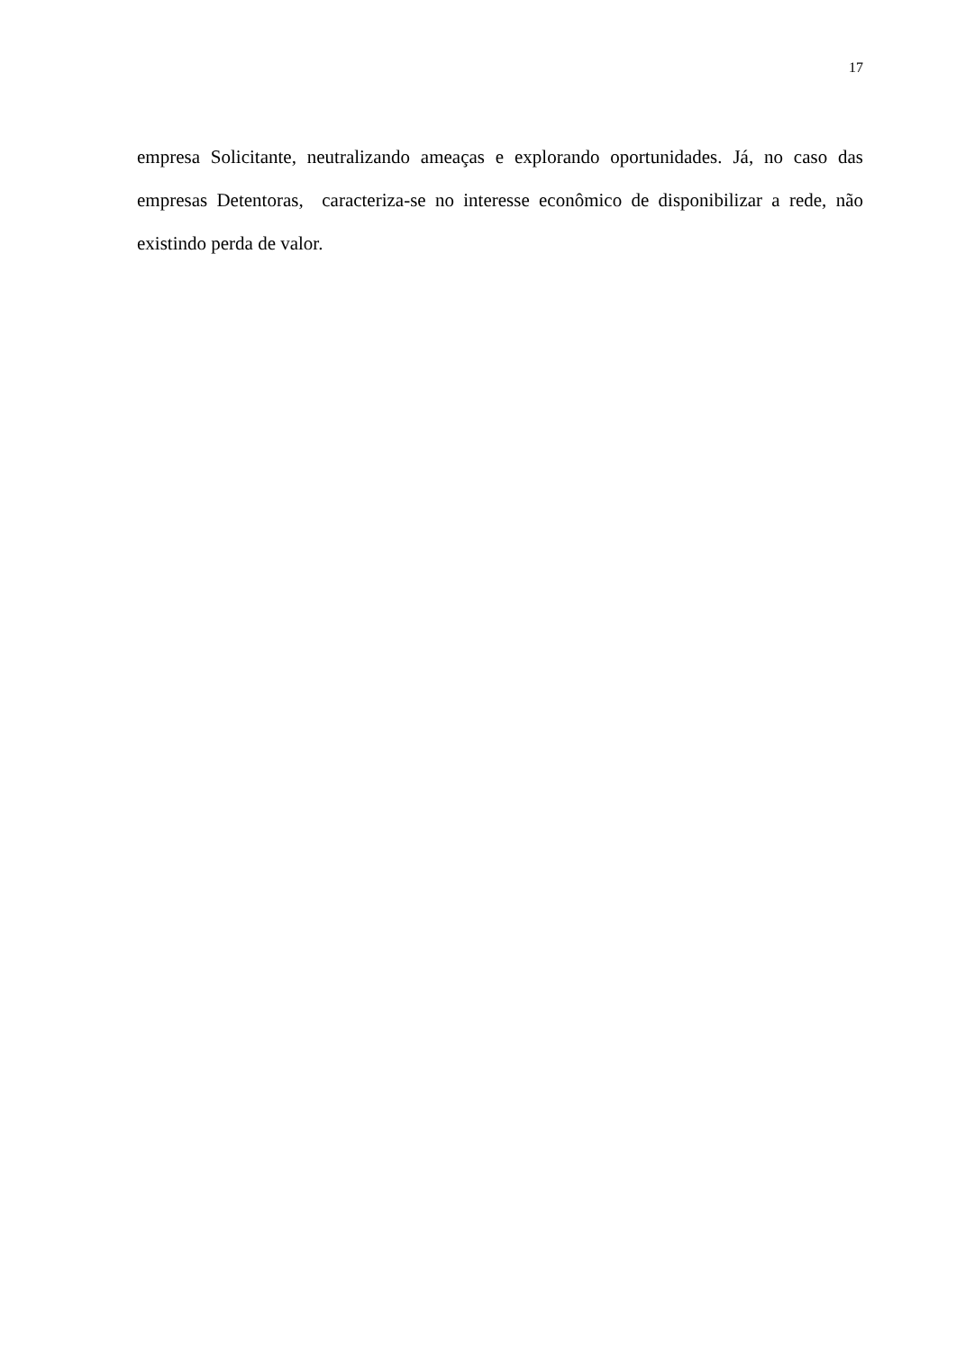17
empresa Solicitante, neutralizando ameaças e explorando oportunidades. Já, no caso das empresas Detentoras, caracteriza-se no interesse econômico de disponibilizar a rede, não existindo perda de valor.